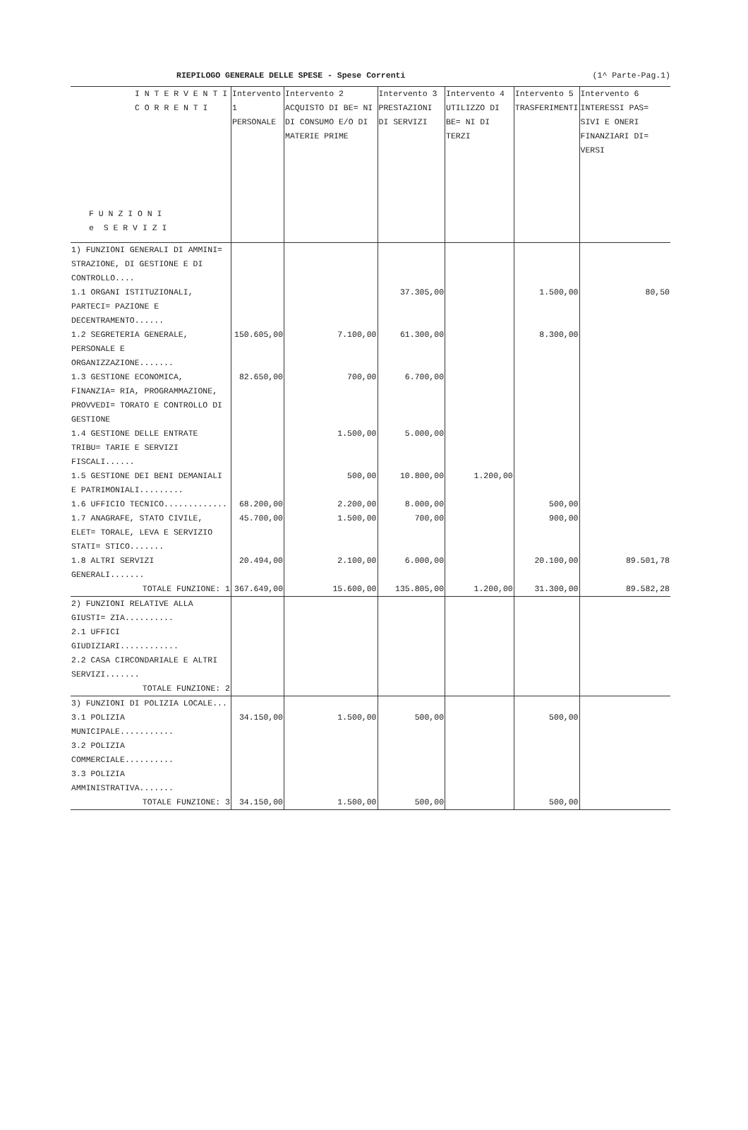RIEPILOGO GENERALE DELLE SPESE - Spese Correnti (1^ Parte-Pag.1)
| I N T E R V E N T I C O R R E N T I F U N Z I O N I e S E R V I Z I | Intervento 1 PERSONALE | Intervento 2 ACQUISTO DI BE= NI DI CONSUMO E/O DI MATERIE PRIME | Intervento 3 PRESTAZIONI DI SERVIZI | Intervento 4 UTILIZZO DI BE= NI DI TERZI | Intervento 5 TRASFERIMENTI | Intervento 6 INTERESSI PAS= SIVI E ONERI FINANZIARI DI= VERSI |
| --- | --- | --- | --- | --- | --- | --- |
| 1) FUNZIONI GENERALI DI AMMINI= STRAZIONE, DI GESTIONE E DI CONTROLLO.... | | | | | | |
| 1.1 ORGANI ISTITUZIONALI, PARTECI= PAZIONE E DECENTRAMENTO...... | | | 37.305,00 | | 1.500,00 | 80,50 |
| 1.2 SEGRETERIA GENERALE, PERSONALE E ORGANIZZAZIONE....... | 150.605,00 | 7.100,00 | 61.300,00 | | 8.300,00 | |
| 1.3 GESTIONE ECONOMICA, FINANZIA= RIA, PROGRAMMAZIONE, PROVVEDI= TORATO E CONTROLLO DI GESTIONE | 82.650,00 | 700,00 | 6.700,00 | | | |
| 1.4 GESTIONE DELLE ENTRATE TRIBU= TARIE E SERVIZI FISCALI...... | | 1.500,00 | 5.000,00 | | | |
| 1.5 GESTIONE DEI BENI DEMANIALI E PATRIMONIALI......... | | 500,00 | 10.800,00 | 1.200,00 | | |
| 1.6 UFFICIO TECNICO............. | 68.200,00 | 2.200,00 | 8.000,00 | | 500,00 | |
| 1.7 ANAGRAFE, STATO CIVILE, ELET= TORALE, LEVA E SERVIZIO STATI= STICO....... | 45.700,00 | 1.500,00 | 700,00 | | 900,00 | |
| 1.8 ALTRI SERVIZI GENERALI....... | 20.494,00 | 2.100,00 | 6.000,00 | | 20.100,00 | 89.501,78 |
| TOTALE FUNZIONE: 1 | 367.649,00 | 15.600,00 | 135.805,00 | 1.200,00 | 31.300,00 | 89.582,28 |
| 2) FUNZIONI RELATIVE ALLA GIUSTI= ZIA.......... | | | | | | |
| 2.1 UFFICI GIUDIZIARI............ | | | | | | |
| 2.2 CASA CIRCONDARIALE E ALTRI SERVIZI....... | | | | | | |
| TOTALE FUNZIONE: 2 | | | | | | |
| 3) FUNZIONI DI POLIZIA LOCALE... | | | | | | |
| 3.1 POLIZIA MUNICIPALE........... | 34.150,00 | 1.500,00 | 500,00 | | 500,00 | |
| 3.2 POLIZIA COMMERCIALE.......... | | | | | | |
| 3.3 POLIZIA AMMINISTRATIVA....... | | | | | | |
| TOTALE FUNZIONE: 3 | 34.150,00 | 1.500,00 | 500,00 | | 500,00 | |